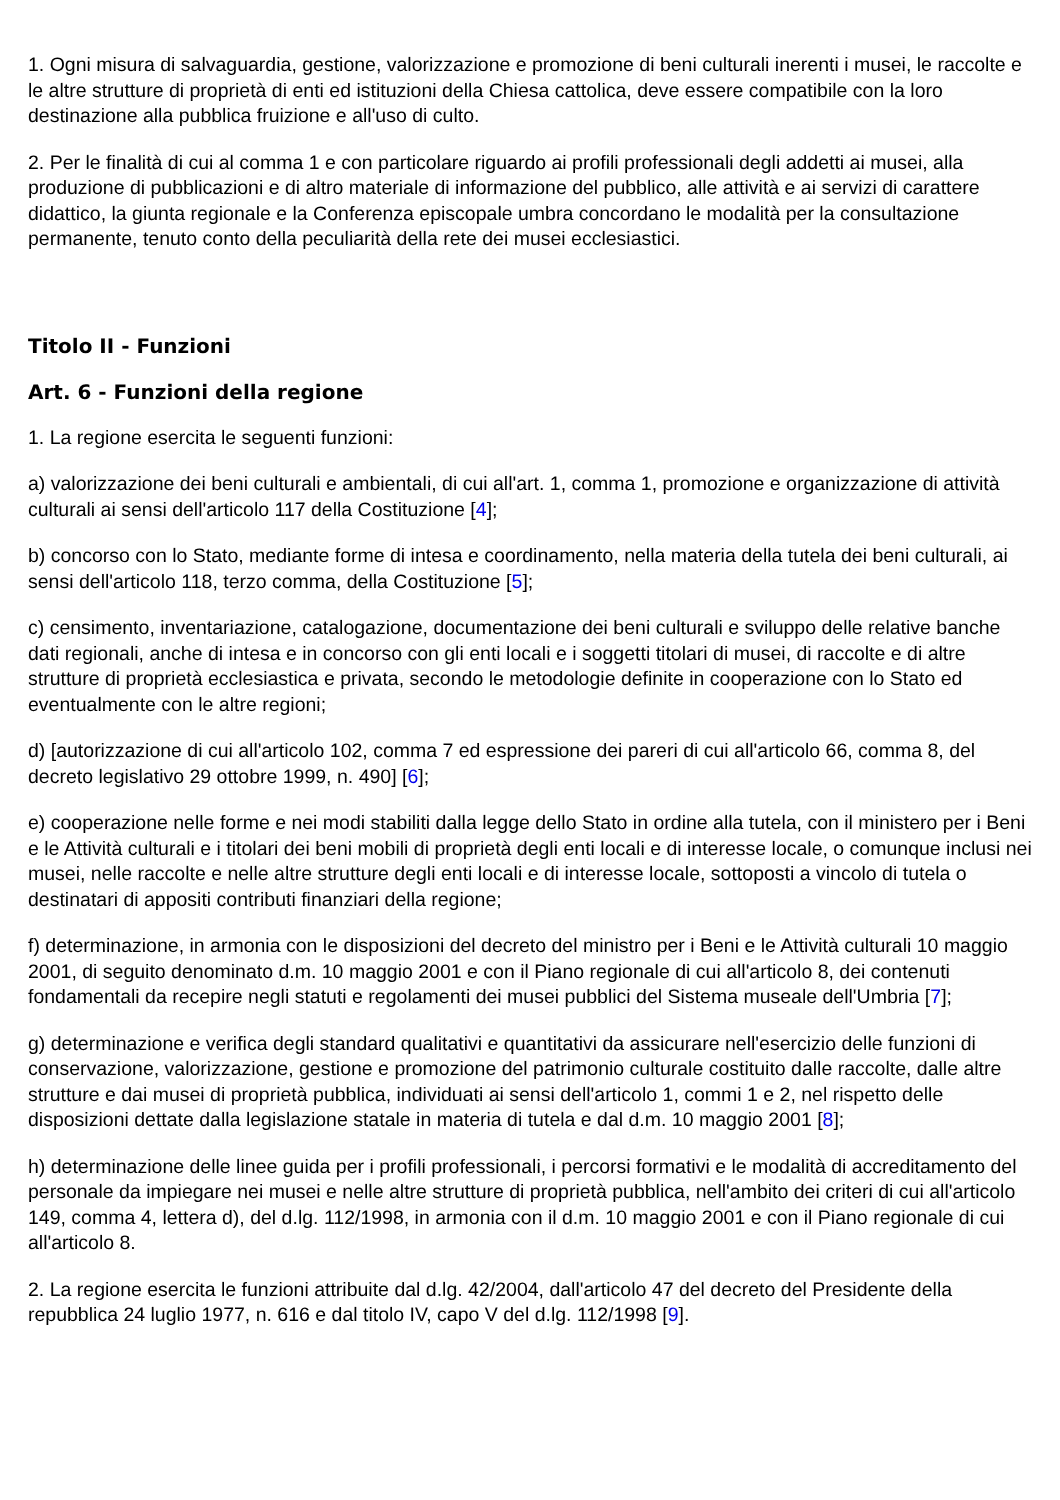1. Ogni misura di salvaguardia, gestione, valorizzazione e promozione di beni culturali inerenti i musei, le raccolte e le altre strutture di proprietà di enti ed istituzioni della Chiesa cattolica, deve essere compatibile con la loro destinazione alla pubblica fruizione e all'uso di culto.
2. Per le finalità di cui al comma 1 e con particolare riguardo ai profili professionali degli addetti ai musei, alla produzione di pubblicazioni e di altro materiale di informazione del pubblico, alle attività e ai servizi di carattere didattico, la giunta regionale e la Conferenza episcopale umbra concordano le modalità per la consultazione permanente, tenuto conto della peculiarità della rete dei musei ecclesiastici.
Titolo II - Funzioni
Art. 6 - Funzioni della regione
1. La regione esercita le seguenti funzioni:
a) valorizzazione dei beni culturali e ambientali, di cui all'art. 1, comma 1, promozione e organizzazione di attività culturali ai sensi dell'articolo 117 della Costituzione [4];
b) concorso con lo Stato, mediante forme di intesa e coordinamento, nella materia della tutela dei beni culturali, ai sensi dell'articolo 118, terzo comma, della Costituzione [5];
c) censimento, inventariazione, catalogazione, documentazione dei beni culturali e sviluppo delle relative banche dati regionali, anche di intesa e in concorso con gli enti locali e i soggetti titolari di musei, di raccolte e di altre strutture di proprietà ecclesiastica e privata, secondo le metodologie definite in cooperazione con lo Stato ed eventualmente con le altre regioni;
d) [autorizzazione di cui all'articolo 102, comma 7 ed espressione dei pareri di cui all'articolo 66, comma 8, del decreto legislativo 29 ottobre 1999, n. 490] [6];
e) cooperazione nelle forme e nei modi stabiliti dalla legge dello Stato in ordine alla tutela, con il ministero per i Beni e le Attività culturali e i titolari dei beni mobili di proprietà degli enti locali e di interesse locale, o comunque inclusi nei musei, nelle raccolte e nelle altre strutture degli enti locali e di interesse locale, sottoposti a vincolo di tutela o destinatari di appositi contributi finanziari della regione;
f) determinazione, in armonia con le disposizioni del decreto del ministro per i Beni e le Attività culturali 10 maggio 2001, di seguito denominato d.m. 10 maggio 2001 e con il Piano regionale di cui all'articolo 8, dei contenuti fondamentali da recepire negli statuti e regolamenti dei musei pubblici del Sistema museale dell'Umbria [7];
g) determinazione e verifica degli standard qualitativi e quantitativi da assicurare nell'esercizio delle funzioni di conservazione, valorizzazione, gestione e promozione del patrimonio culturale costituito dalle raccolte, dalle altre strutture e dai musei di proprietà pubblica, individuati ai sensi dell'articolo 1, commi 1 e 2, nel rispetto delle disposizioni dettate dalla legislazione statale in materia di tutela e dal d.m. 10 maggio 2001 [8];
h) determinazione delle linee guida per i profili professionali, i percorsi formativi e le modalità di accreditamento del personale da impiegare nei musei e nelle altre strutture di proprietà pubblica, nell'ambito dei criteri di cui all'articolo 149, comma 4, lettera d), del d.lg. 112/1998, in armonia con il d.m. 10 maggio 2001 e con il Piano regionale di cui all'articolo 8.
2. La regione esercita le funzioni attribuite dal d.lg. 42/2004, dall'articolo 47 del decreto del Presidente della repubblica 24 luglio 1977, n. 616 e dal titolo IV, capo V del d.lg. 112/1998 [9].